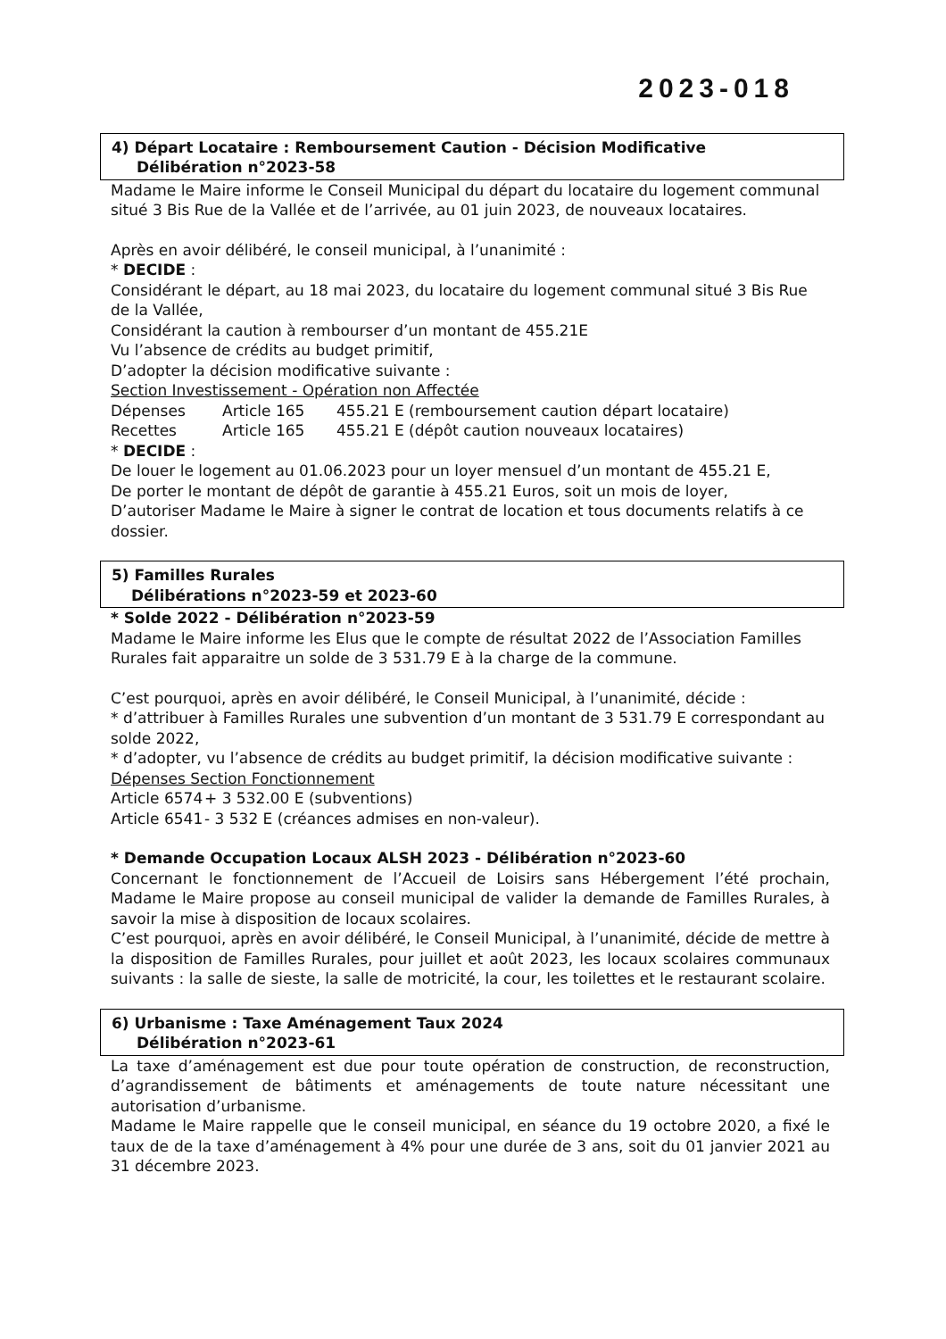2023-018
4) Départ Locataire : Remboursement Caution - Décision Modificative
Délibération n°2023-58
Madame le Maire informe le Conseil Municipal du départ du locataire du logement communal situé 3 Bis Rue de la Vallée et de l’arrivée, au 01 juin 2023, de nouveaux locataires.
Après en avoir délibéré, le conseil municipal, à l’unanimité :
* DECIDE :
Considérant le départ, au 18 mai 2023, du locataire du logement communal situé 3 Bis Rue de la Vallée,
Considérant la caution à rembourser d’un montant de 455.21E
Vu l’absence de crédits au budget primitif,
D’adopter la décision modificative suivante :
Section Investissement - Opération non Affectée
Dépenses Article 165 455.21 E (remboursement caution départ locataire)
Recettes Article 165 455.21 E (dépôt caution nouveaux locataires)
* DECIDE :
De louer le logement au 01.06.2023 pour un loyer mensuel d’un montant de 455.21 E,
De porter le montant de dépôt de garantie à 455.21 Euros, soit un mois de loyer,
D’autoriser Madame le Maire à signer le contrat de location et tous documents relatifs à ce dossier.
5) Familles Rurales
Délibérations n°2023-59 et 2023-60
* Solde 2022 - Délibération n°2023-59
Madame le Maire informe les Elus que le compte de résultat 2022 de l’Association Familles Rurales fait apparaitre un solde de 3 531.79 E à la charge de la commune.
C’est pourquoi, après en avoir délibéré, le Conseil Municipal, à l’unanimité, décide :
* d’attribuer à Familles Rurales une subvention d’un montant de 3 531.79 E correspondant au solde 2022,
* d’adopter, vu l’absence de crédits au budget primitif, la décision modificative suivante :
Dépenses Section Fonctionnement
Article 6574 + 3 532.00 E (subventions)
Article 6541 - 3 532 E (créances admises en non-valeur).
* Demande Occupation Locaux ALSH 2023 - Délibération n°2023-60
Concernant le fonctionnement de l’Accueil de Loisirs sans Hébergement l’été prochain, Madame le Maire propose au conseil municipal de valider la demande de Familles Rurales, à savoir la mise à disposition de locaux scolaires.
C’est pourquoi, après en avoir délibéré, le Conseil Municipal, à l’unanimité, décide de mettre à la disposition de Familles Rurales, pour juillet et août 2023, les locaux scolaires communaux suivants : la salle de sieste, la salle de motricité, la cour, les toilettes et le restaurant scolaire.
6) Urbanisme : Taxe Aménagement Taux 2024
Délibération n°2023-61
La taxe d’aménagement est due pour toute opération de construction, de reconstruction, d’agrandissement de bâtiments et aménagements de toute nature nécessitant une autorisation d’urbanisme.
Madame le Maire rappelle que le conseil municipal, en séance du 19 octobre 2020, a fixé le taux de de la taxe d’aménagement à 4% pour une durée de 3 ans, soit du 01 janvier 2021 au 31 décembre 2023.